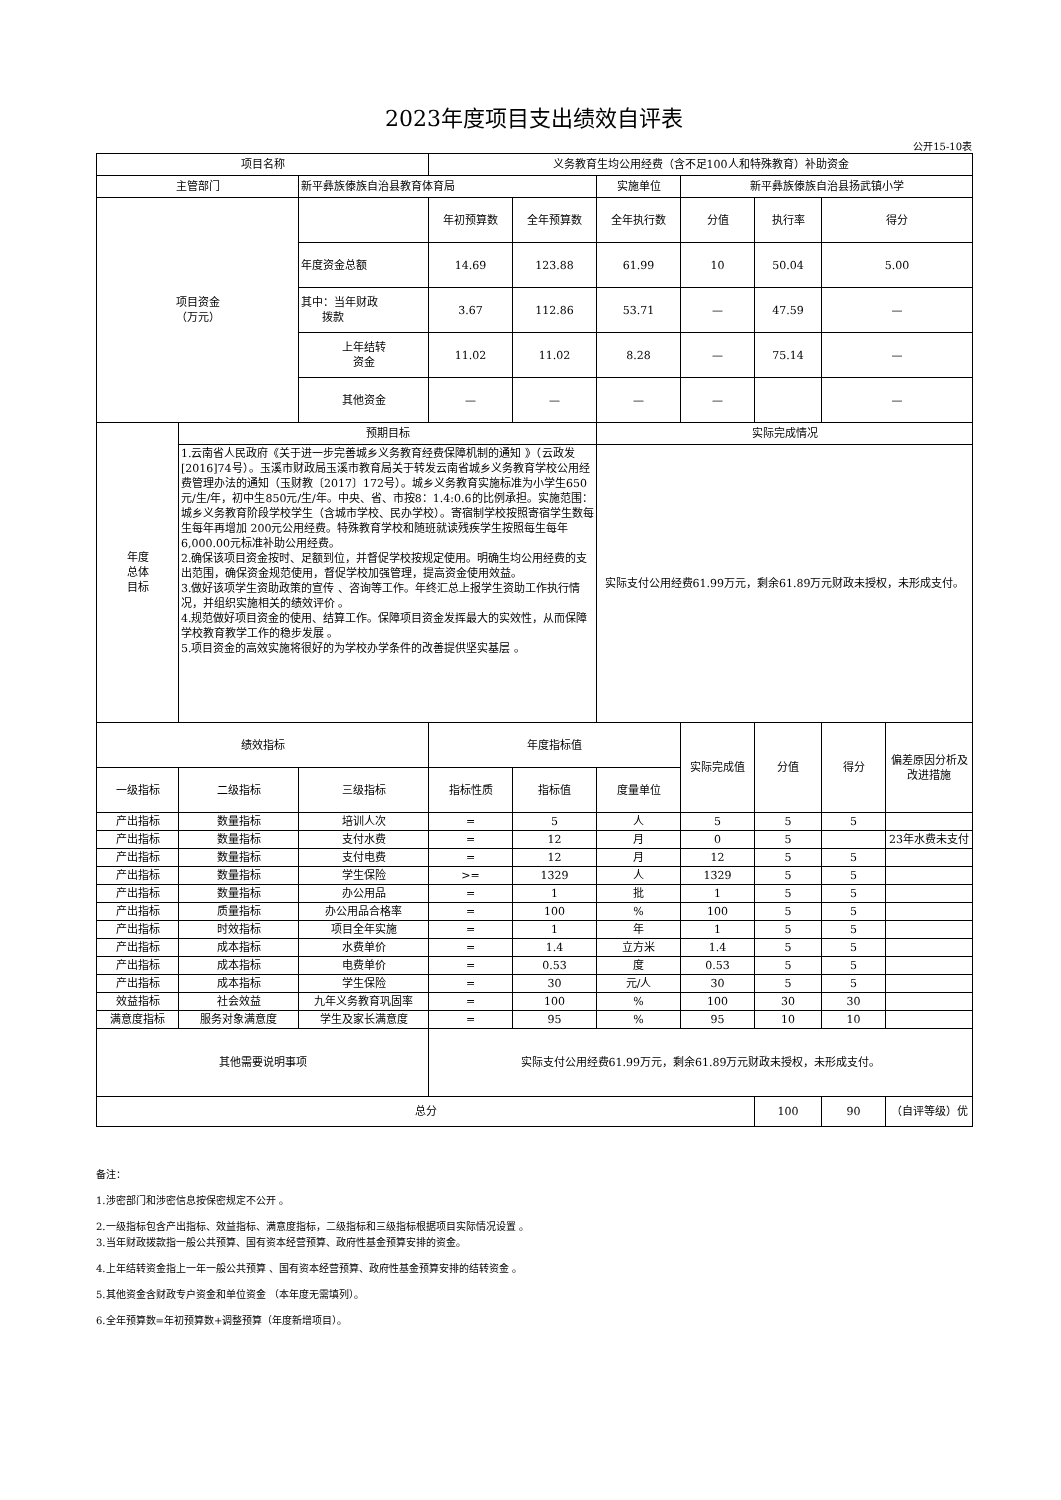2023年度项目支出绩效自评表
公开15-10表
| 项目名称 | | | 义务教育生均公用经费（含不足100人和特殊教育）补助资金 | | | | | | |
| 主管部门 | | 新平彝族傣族自治县教育体育局 | | | 实施单位 | 新平彝族傣族自治县扬武镇小学 | | | |
| 项目资金 （万元） | | | 年初预算数 | 全年预算数 | 全年执行数 | 分值 | 执行率 | 得分 | |
| | | 年度资金总额 | 14.69 | 123.88 | 61.99 | 10 | 50.04 | 5.00 | |
| | | 其中：当年财政 拨款 | 3.67 | 112.86 | 53.71 | — | 47.59 | — | |
| | | 上年结转 资金 | 11.02 | 11.02 | 8.28 | — | 75.14 | — | |
| | | 其他资金 | — | — | — | — | | — | |
| 年度 总体 目标 | 预期目标 | | | | 实际完成情况 | | | | |
| | 1.云南省人民政府《关于进一步完善城乡义务教育经费保障机制的通知 》（云政发[2016]74号）。玉溪市财政局玉溪市教育局关于转发云南省城乡义务教育学校公用经费管理办法的通知（玉财教〔2017〕172号）。城乡义务教育实施标准为小学生650元/生/年，初中生850元/生/年。中央、省、市按8：1.4:0.6的比例承担。实施范围：城乡义务教育阶段学校学生（含城市学校、民办学校）。寄宿制学校按照寄宿学生数每生每年再增加 200元公用经费。特殊教育学校和随班就读残疾学生按照每生每年 6,000.00元标准补助公用经费。 2.确保该项目资金按时、足额到位，并督促学校按规定使用。明确生均公用经费的支出范围，确保资金规范使用，督促学校加强管理，提高资金使用效益。 3.做好该项学生资助政策的宣传 、咨询等工作。年终汇总上报学生资助工作执行情况，并组织实施相关的绩效评价 。 4.规范做好项目资金的使用、结算工作。保障项目资金发挥最大的实效性，从而保障学校教育教学工作的稳步发展 。 5.项目资金的高效实施将很好的为学校办学条件的改善提供坚实基层 。 | | | | 实际支付公用经费61.99万元，剩余61.89万元财政未授权，未形成支付。 | | | | |
| 绩效指标 | | | 年度指标值 | | | 实际完成值 | 分值 | 得分 | 偏差原因分析及改进措施 |
| 一级指标 | 二级指标 | 三级指标 | 指标性质 | 指标值 | 度量单位 | | | | |
| 产出指标 | 数量指标 | 培训人次 | = | 5 | 人 | 5 | 5 | 5 | |
| 产出指标 | 数量指标 | 支付水费 | = | 12 | 月 | 0 | 5 | | 23年水费未支付 |
| 产出指标 | 数量指标 | 支付电费 | = | 12 | 月 | 12 | 5 | 5 | |
| 产出指标 | 数量指标 | 学生保险 | >= | 1329 | 人 | 1329 | 5 | 5 | |
| 产出指标 | 数量指标 | 办公用品 | = | 1 | 批 | 1 | 5 | 5 | |
| 产出指标 | 质量指标 | 办公用品合格率 | = | 100 | % | 100 | 5 | 5 | |
| 产出指标 | 时效指标 | 项目全年实施 | = | 1 | 年 | 1 | 5 | 5 | |
| 产出指标 | 成本指标 | 水费单价 | = | 1.4 | 立方米 | 1.4 | 5 | 5 | |
| 产出指标 | 成本指标 | 电费单价 | = | 0.53 | 度 | 0.53 | 5 | 5 | |
| 产出指标 | 成本指标 | 学生保险 | = | 30 | 元/人 | 30 | 5 | 5 | |
| 效益指标 | 社会效益 | 九年义务教育巩固率 | = | 100 | % | 100 | 30 | 30 | |
| 满意度指标 | 服务对象满意度 | 学生及家长满意度 | = | 95 | % | 95 | 10 | 10 | |
| 其他需要说明事项 | | | 实际支付公用经费61.99万元，剩余61.89万元财政未授权，未形成支付。 | | | | | | |
| 总分 | | | | | | | 100 | 90 | （自评等级）优 |
备注：
1.涉密部门和涉密信息按保密规定不公开 。
2.一级指标包含产出指标、效益指标、满意度指标，二级指标和三级指标根据项目实际情况设置 。
3.当年财政拨款指一般公共预算、国有资本经营预算、政府性基金预算安排的资金。
4.上年结转资金指上一年一般公共预算 、国有资本经营预算、政府性基金预算安排的结转资金 。
5.其他资金含财政专户资金和单位资金 （本年度无需填列）。
6.全年预算数=年初预算数+调整预算（年度新增项目）。